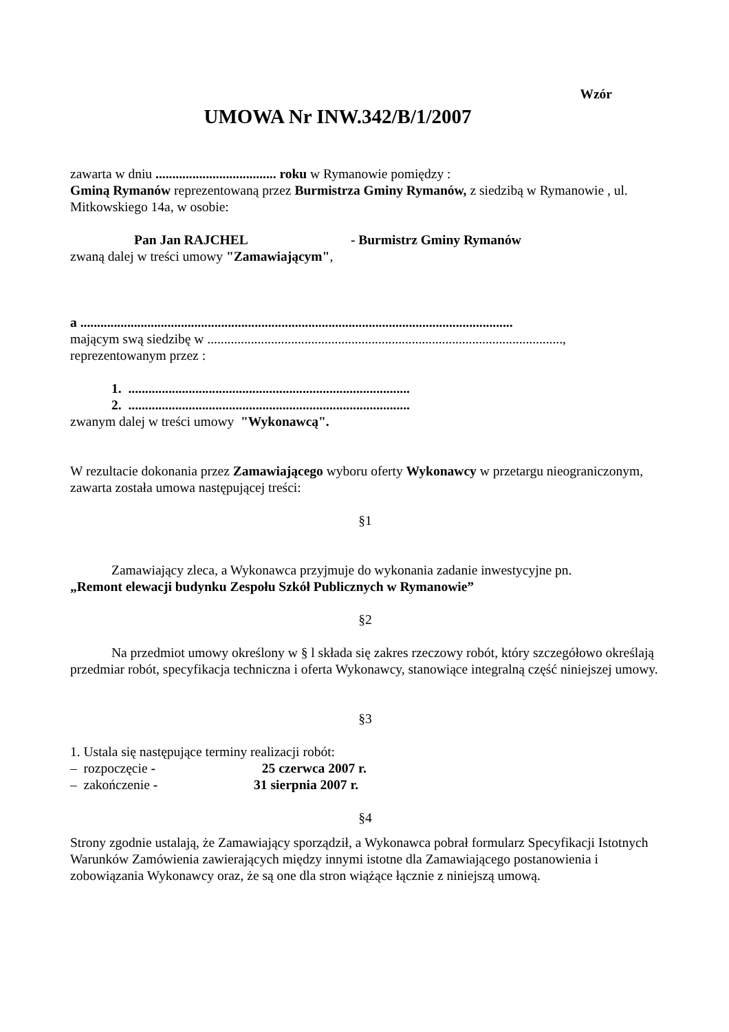Wzór
UMOWA Nr INW.342/B/1/2007
zawarta w dniu .................................... roku w Rymanowie pomiędzy :
Gminą Rymanów reprezentowaną przez Burmistrza Gminy Rymanów, z siedzibą w Rymanowie , ul. Mitkowskiego 14a, w osobie:
Pan Jan RAJCHEL - Burmistrz Gminy Rymanów
zwaną dalej w treści umowy "Zamawiającym",
a .................................................................................................................................
mającym swą siedzibę w ..........................................................................................................,
reprezentowanym przez :
1. ....................................................................................
2. ....................................................................................
zwanym dalej w treści umowy "Wykonawcą".
W rezultacie dokonania przez Zamawiającego wyboru oferty Wykonawcy w przetargu nieograniczonym, zawarta została umowa następującej treści:
§1
Zamawiający zleca, a Wykonawca przyjmuje do wykonania zadanie inwestycyjne pn.
„Remont elewacji budynku Zespołu Szkół Publicznych w Rymanowie”
§2
Na przedmiot umowy określony w § l składa się zakres rzeczowy robót, który szczegółowo określają przedmiar robót, specyfikacja techniczna i oferta Wykonawcy, stanowiące integralną część niniejszej umowy.
§3
1. Ustala się następujące terminy realizacji robót:
– rozpoczęcie - 25 czerwca 2007 r.
– zakończenie - 31 sierpnia 2007 r.
§4
Strony zgodnie ustalają, że Zamawiający sporządził, a Wykonawca pobrał formularz Specyfikacji Istotnych Warunków Zamówienia zawierających między innymi istotne dla Zamawiającego postanowienia i zobowiązania Wykonawcy oraz, że są one dla stron wiążące łącznie z niniejszą umową.